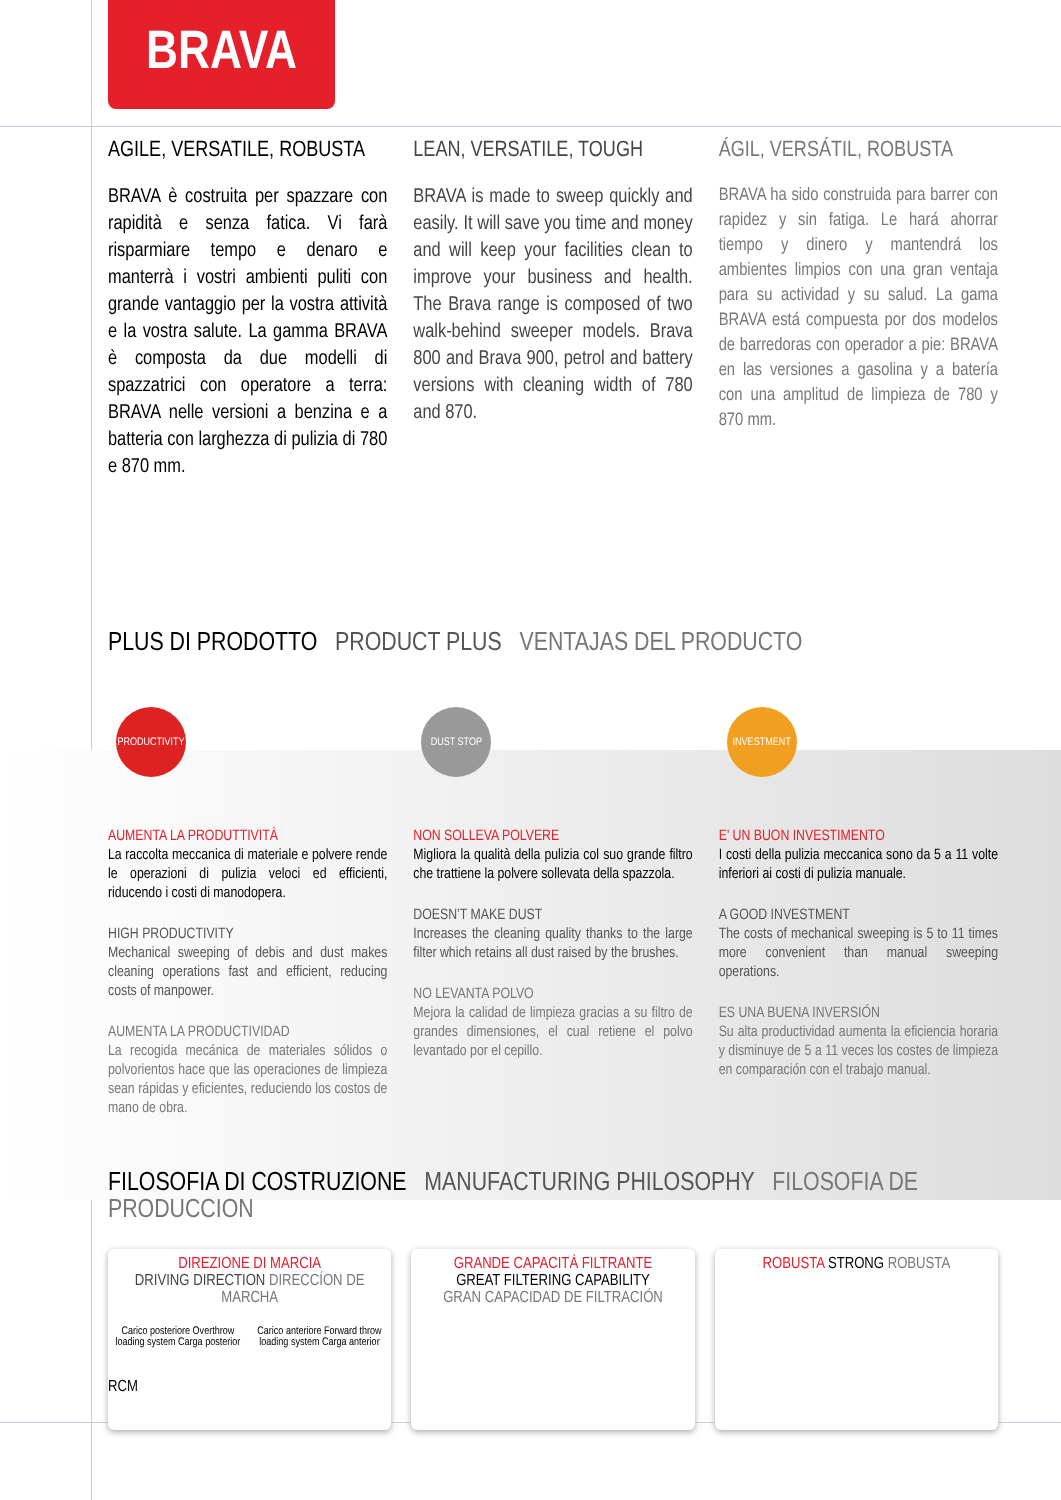BRAVA
AGILE, VERSATILE, ROBUSTA
BRAVA è costruita per spazzare con rapidità e senza fatica. Vi farà risparmiare tempo e denaro e manterrà i vostri ambienti puliti con grande vantaggio per la vostra attività e la vostra salute. La gamma BRAVA è composta da due modelli di spazzatrici con operatore a terra: BRAVA nelle versioni a benzina e a batteria con larghezza di pulizia di 780 e 870 mm.
LEAN, VERSATILE, TOUGH
BRAVA is made to sweep quickly and easily. It will save you time and money and will keep your facilities clean to improve your business and health. The Brava range is composed of two walk-behind sweeper models. Brava 800 and Brava 900, petrol and battery versions with cleaning width of 780 and 870.
ÁGIL, VERSÁTIL, ROBUSTA
BRAVA ha sido construida para barrer con rapidez y sin fatiga. Le hará ahorrar tiempo y dinero y mantendrá los ambientes limpios con una gran ventaja para su actividad y su salud. La gama BRAVA está compuesta por dos modelos de barredoras con operador a pie: BRAVA en las versiones a gasolina y a batería con una amplitud de limpieza de 780 y 870 mm.
PLUS DI PRODOTTO PRODUCT PLUS VENTAJAS DEL PRODUCTO
PRODUCTIVITY
AUMENTA LA PRODUTTIVITÀ
La raccolta meccanica di materiale e polvere rende le operazioni di pulizia veloci ed efficienti, riducendo i costi di manodopera.
HIGH PRODUCTIVITY
Mechanical sweeping of debis and dust makes cleaning operations fast and efficient, reducing costs of manpower.
AUMENTA LA PRODUCTIVIDAD
La recogida mecánica de materiales sólidos o polvorientos hace que las operaciones de limpieza sean rápidas y eficientes, reduciendo los costos de mano de obra.
DUST STOP
NON SOLLEVA POLVERE
Migliora la qualità della pulizia col suo grande filtro che trattiene la polvere sollevata della spazzola.
DOESN’T MAKE DUST
Increases the cleaning quality thanks to the large filter which retains all dust raised by the brushes.
NO LEVANTA POLVO
Mejora la calidad de limpieza gracias a su filtro de grandes dimensiones, el cual retiene el polvo levantado por el cepillo.
INVESTMENT
E’ UN BUON INVESTIMENTO
I costi della pulizia meccanica sono da 5 a 11 volte inferiori ai costi di pulizia manuale.
A GOOD INVESTMENT
The costs of mechanical sweeping is 5 to 11 times more convenient than manual sweeping operations.
ES UNA BUENA INVERSIÓN
Su alta productividad aumenta la eficiencia horaria y disminuye de 5 a 11 veces los costes de limpieza en comparación con el trabajo manual.
FILOSOFIA DI COSTRUZIONE MANUFACTURING PHILOSOPHY FILOSOFIA DE PRODUCCION
DIREZIONE DI MARCIA
DRIVING DIRECTION DIRECCÍON DE MARCHA
Carico posteriore Overthrow loading system Carga posterior Carico anteriore Forward throw loading system Carga anterior
RCM
GRANDE CAPACITÀ FILTRANTE
GREAT FILTERING CAPABILITY
GRAN CAPACIDAD DE FILTRACIÓN
ROBUSTA STRONG ROBUSTA